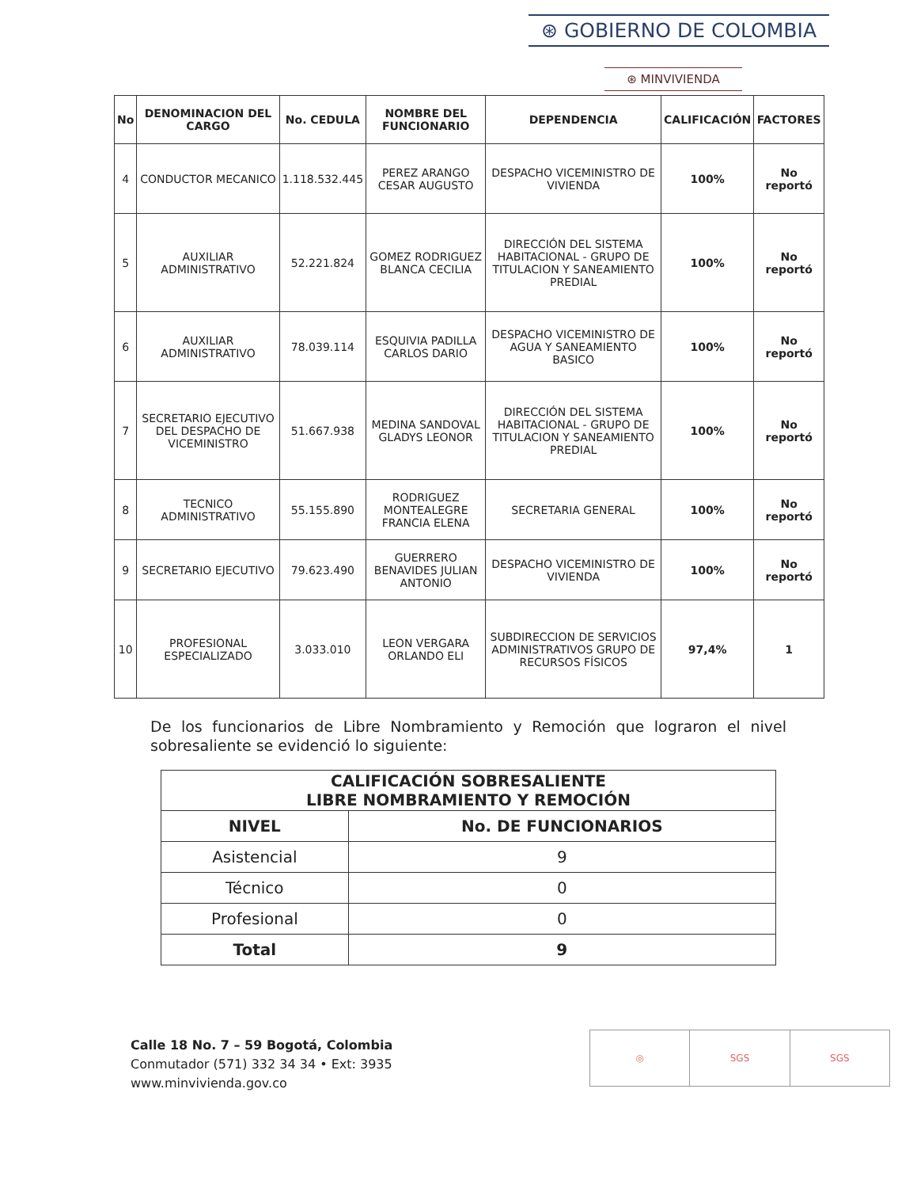⊛ GOBIERNO DE COLOMBIA
⊛ MINVIVIENDA
| No | DENOMINACION DEL CARGO | No. CEDULA | NOMBRE DEL FUNCIONARIO | DEPENDENCIA | CALIFICACIÓN | FACTORES |
| --- | --- | --- | --- | --- | --- | --- |
| 4 | CONDUCTOR MECANICO | 1.118.532.445 | PEREZ ARANGO CESAR AUGUSTO | DESPACHO VICEMINISTRO DE VIVIENDA | 100% | No reportó |
| 5 | AUXILIAR ADMINISTRATIVO | 52.221.824 | GOMEZ RODRIGUEZ BLANCA CECILIA | DIRECCIÓN DEL SISTEMA HABITACIONAL - GRUPO DE TITULACION Y SANEAMIENTO PREDIAL | 100% | No reportó |
| 6 | AUXILIAR ADMINISTRATIVO | 78.039.114 | ESQUIVIA PADILLA CARLOS DARIO | DESPACHO VICEMINISTRO DE AGUA Y SANEAMIENTO BASICO | 100% | No reportó |
| 7 | SECRETARIO EJECUTIVO DEL DESPACHO DE VICEMINISTRO | 51.667.938 | MEDINA SANDOVAL GLADYS LEONOR | DIRECCIÓN DEL SISTEMA HABITACIONAL - GRUPO DE TITULACION Y SANEAMIENTO PREDIAL | 100% | No reportó |
| 8 | TECNICO ADMINISTRATIVO | 55.155.890 | RODRIGUEZ MONTEALEGRE FRANCIA ELENA | SECRETARIA GENERAL | 100% | No reportó |
| 9 | SECRETARIO EJECUTIVO | 79.623.490 | GUERRERO BENAVIDES JULIAN ANTONIO | DESPACHO VICEMINISTRO DE VIVIENDA | 100% | No reportó |
| 10 | PROFESIONAL ESPECIALIZADO | 3.033.010 | LEON VERGARA ORLANDO ELI | SUBDIRECCION DE SERVICIOS ADMINISTRATIVOS GRUPO DE RECURSOS FÍSICOS | 97,4% | 1 |
De los funcionarios de Libre Nombramiento y Remoción que lograron el nivel sobresaliente se evidenció lo siguiente:
| CALIFICACIÓN SOBRESALIENTE LIBRE NOMBRAMIENTO Y REMOCIÓN | |
| --- | --- |
| NIVEL | No. DE FUNCIONARIOS |
| Asistencial | 9 |
| Técnico | 0 |
| Profesional | 0 |
| Total | 9 |
Calle 18 No. 7 – 59 Bogotá, Colombia
Conmutador (571) 332 34 34 • Ext: 3935
www.minvivienda.gov.co
◎ SGS SGS